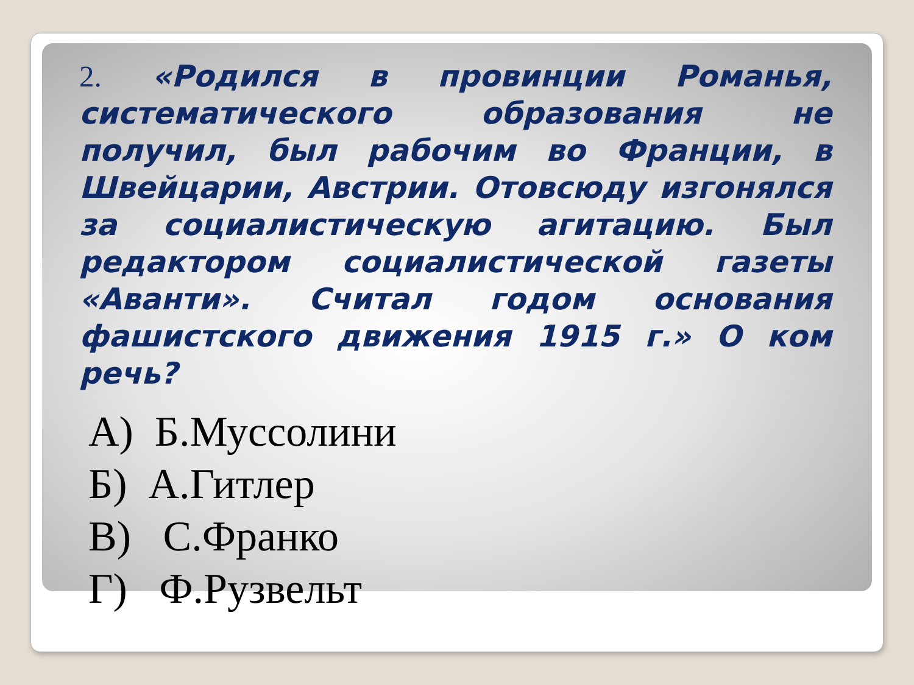2. «Родился в провинции Романья, систематического образования не получил, был рабочим во Франции, в Швейцарии, Австрии. Отовсюду изгонялся за социалистическую агитацию. Был редактором социалистической газеты «Аванти». Считал годом основания фашистского движения 1915 г.» О ком речь?
А) Б.Муссолини
Б) А.Гитлер
В) С.Франко
Г) Ф.Рузвельт